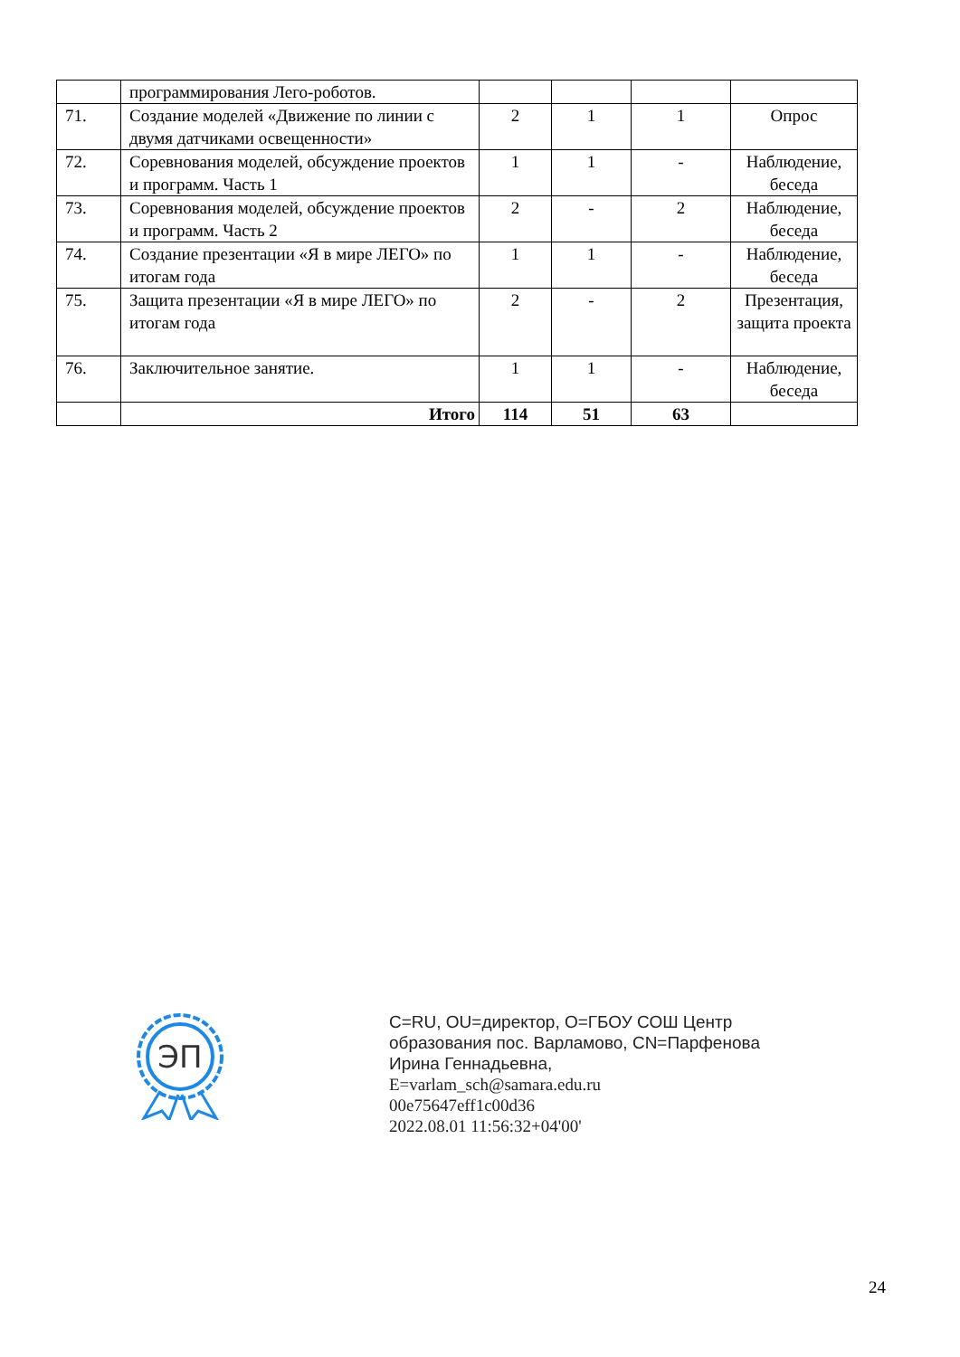| | программирования Лего-роботов. | | | | |
| 71. | Создание моделей «Движение по линии с двумя датчиками освещенности» | 2 | 1 | 1 | Опрос |
| 72. | Соревнования моделей, обсуждение проектов и программ. Часть 1 | 1 | 1 | - | Наблюдение, беседа |
| 73. | Соревнования моделей, обсуждение проектов и программ. Часть 2 | 2 | - | 2 | Наблюдение, беседа |
| 74. | Создание презентации «Я в мире ЛЕГО» по итогам года | 1 | 1 | - | Наблюдение, беседа |
| 75. | Защита презентации «Я в мире ЛЕГО» по итогам года | 2 | - | 2 | Презентация, защита проекта |
| 76. | Заключительное занятие. | 1 | 1 | - | Наблюдение, беседа |
| | Итого | 114 | 51 | 63 | |
ЭП
C=RU, OU=директор, O=ГБОУ СОШ Центр
образования пос. Варламово, CN=Парфенова
Ирина Геннадьевна,
E=varlam_sch@samara.edu.ru
00e75647eff1c00d36
2022.08.01 11:56:32+04'00'
24